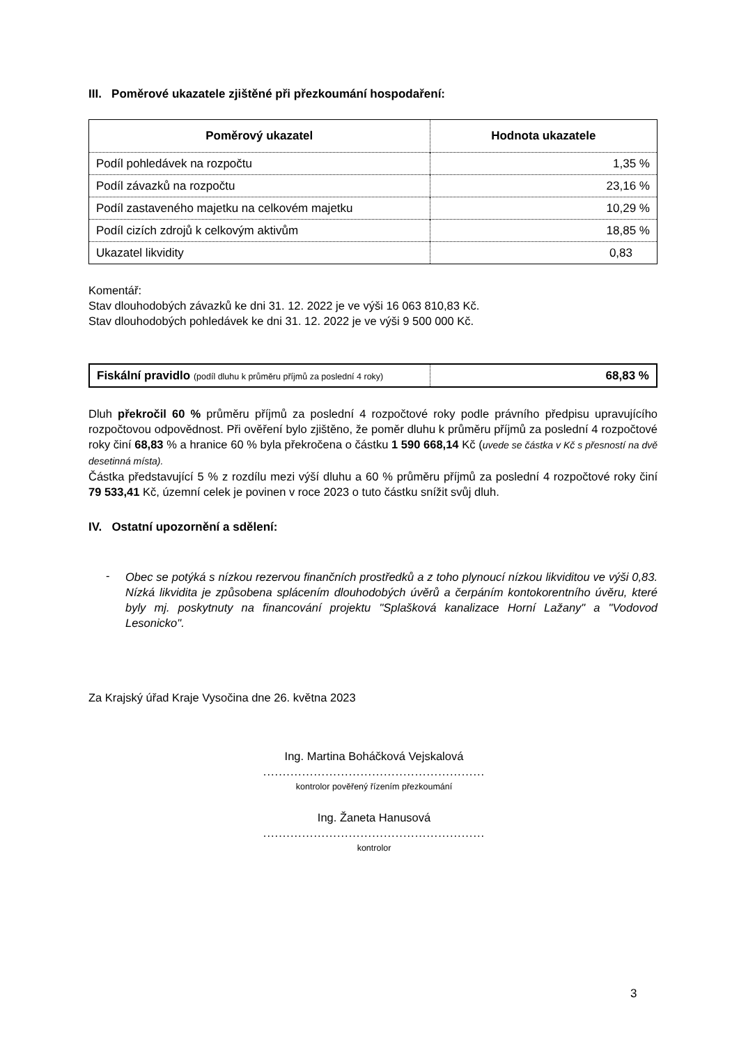III. Poměrové ukazatele zjištěné při přezkoumání hospodaření:
| Poměrový ukazatel | Hodnota ukazatele |
| --- | --- |
| Podíl pohledávek na rozpočtu | 1,35 % |
| Podíl závazků na rozpočtu | 23,16 % |
| Podíl zastaveného majetku na celkovém majetku | 10,29 % |
| Podíl cizích zdrojů k celkovým aktivům | 18,85 % |
| Ukazatel likvidity | 0,83 |
Komentář:
Stav dlouhodobých závazků ke dni 31. 12. 2022 je ve výši 16 063 810,83 Kč.
Stav dlouhodobých pohledávek ke dni 31. 12. 2022 je ve výši 9 500 000 Kč.
| Fiskální pravidlo (podíl dluhu k průměru příjmů za poslední 4 roky) | 68,83 % |
Dluh překročil 60 % průměru příjmů za poslední 4 rozpočtové roky podle právního předpisu upravujícího rozpočtovou odpovědnost. Při ověření bylo zjištěno, že poměr dluhu k průměru příjmů za poslední 4 rozpočtové roky činí 68,83 % a hranice 60 % byla překročena o částku 1 590 668,14 Kč (uvede se částka v Kč s přesností na dvě desetinná místa).
Částka představující 5 % z rozdílu mezi výší dluhu a 60 % průměru příjmů za poslední 4 rozpočtové roky činí 79 533,41 Kč, územní celek je povinen v roce 2023 o tuto částku snížit svůj dluh.
IV. Ostatní upozornění a sdělení:
-
Obec se potýká s nízkou rezervou finančních prostředků a z toho plynoucí nízkou likviditou ve výši 0,83. Nízká likvidita je způsobena splácením dlouhodobých úvěrů a čerpáním kontokorentního úvěru, které byly mj. poskytnuty na financování projektu "Splašková kanalizace Horní Lažany" a "Vodovod Lesonicko".
Za Krajský úřad Kraje Vysočina dne 26. května 2023
Ing. Martina Boháčková Vejskalová
.........................................................
kontrolor pověřený řízením přezkoumání
Ing. Žaneta Hanusová
.........................................................
kontrolor
3